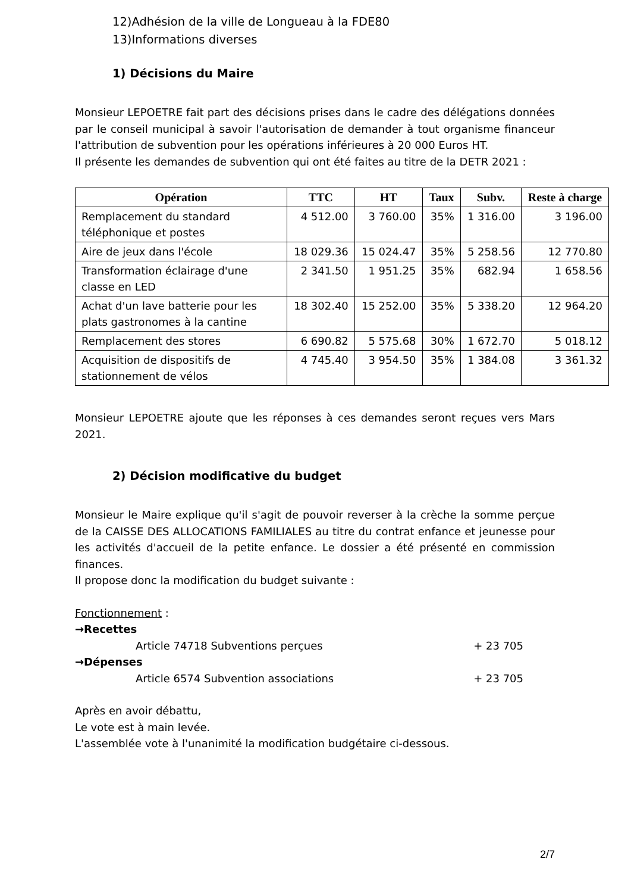12)Adhésion de la ville de Longueau à la FDE80
13)Informations diverses
1) Décisions du Maire
Monsieur LEPOETRE fait part des décisions prises dans le cadre des délégations données par le conseil municipal à savoir l'autorisation de demander à tout organisme financeur l'attribution de subvention pour les opérations inférieures à 20 000 Euros HT.
Il présente les demandes de subvention qui ont été faites au titre de la DETR 2021 :
| Opération | TTC | HT | Taux | Subv. | Reste à charge |
| --- | --- | --- | --- | --- | --- |
| Remplacement du standard téléphonique et postes | 4 512.00 | 3 760.00 | 35% | 1 316.00 | 3 196.00 |
| Aire de jeux dans l'école | 18 029.36 | 15 024.47 | 35% | 5 258.56 | 12 770.80 |
| Transformation éclairage d'une classe en LED | 2 341.50 | 1 951.25 | 35% | 682.94 | 1 658.56 |
| Achat d'un lave batterie pour les plats gastronomes à la cantine | 18 302.40 | 15 252.00 | 35% | 5 338.20 | 12 964.20 |
| Remplacement des stores | 6 690.82 | 5 575.68 | 30% | 1 672.70 | 5 018.12 |
| Acquisition de dispositifs de stationnement de vélos | 4 745.40 | 3 954.50 | 35% | 1 384.08 | 3 361.32 |
Monsieur LEPOETRE ajoute que les réponses à ces demandes seront reçues vers Mars 2021.
2) Décision modificative du budget
Monsieur le Maire explique qu'il s'agit de pouvoir reverser à la crèche la somme perçue de la CAISSE DES ALLOCATIONS FAMILIALES au titre du contrat enfance et jeunesse pour les activités d'accueil de la petite enfance. Le dossier a été présenté en commission finances.
Il propose donc la modification du budget suivante :
Fonctionnement :
→Recettes
Article 74718 Subventions perçues + 23 705
→Dépenses
Article 6574 Subvention associations + 23 705
Après en avoir débattu,
Le vote est à main levée.
L'assemblée vote à l'unanimité la modification budgétaire ci-dessous.
2/7